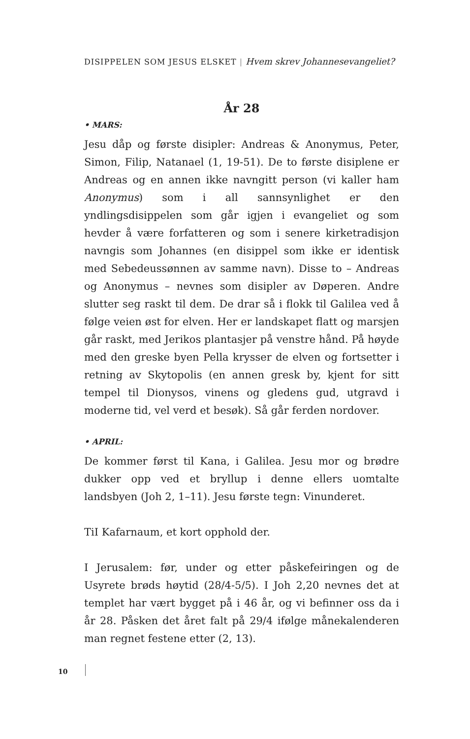DISIPPELEN SOM JESUS ELSKET | Hvem skrev Johannesevangeliet?
År 28
• MARS:
Jesu dåp og første disipler: Andreas & Anonymus, Peter, Simon, Filip, Natanael (1, 19-51). De to første disiplene er Andreas og en annen ikke navngitt person (vi kaller ham Anonymus) som i all sannsynlighet er den yndlingsdisippelen som går igjen i evangeliet og som hevder å være forfatteren og som i senere kirketradisjon navngis som Johannes (en disippel som ikke er identisk med Sebedeussønnen av samme navn). Disse to – Andreas og Anonymus – nevnes som disipler av Døperen. Andre slutter seg raskt til dem. De drar så i flokk til Galilea ved å følge veien øst for elven. Her er landskapet flatt og marsjen går raskt, med Jerikos plantasjer på venstre hånd. På høyde med den greske byen Pella krysser de elven og fortsetter i retning av Skytopolis (en annen gresk by, kjent for sitt tempel til Dionysos, vinens og gledens gud, utgravd i moderne tid, vel verd et besøk). Så går ferden nordover.
• APRIL:
De kommer først til Kana, i Galilea. Jesu mor og brødre dukker opp ved et bryllup i denne ellers uomtalte landsbyen (Joh 2, 1–11). Jesu første tegn: Vinunderet.
TiI Kafarnaum, et kort opphold der.
I Jerusalem: før, under og etter påskefeiringen og de Usyrete brøds høytid (28/4-5/5). I Joh 2,20 nevnes det at templet har vært bygget på i 46 år, og vi befinner oss da i år 28. Påsken det året falt på 29/4 ifølge månekalenderen man regnet festene etter (2, 13).
10